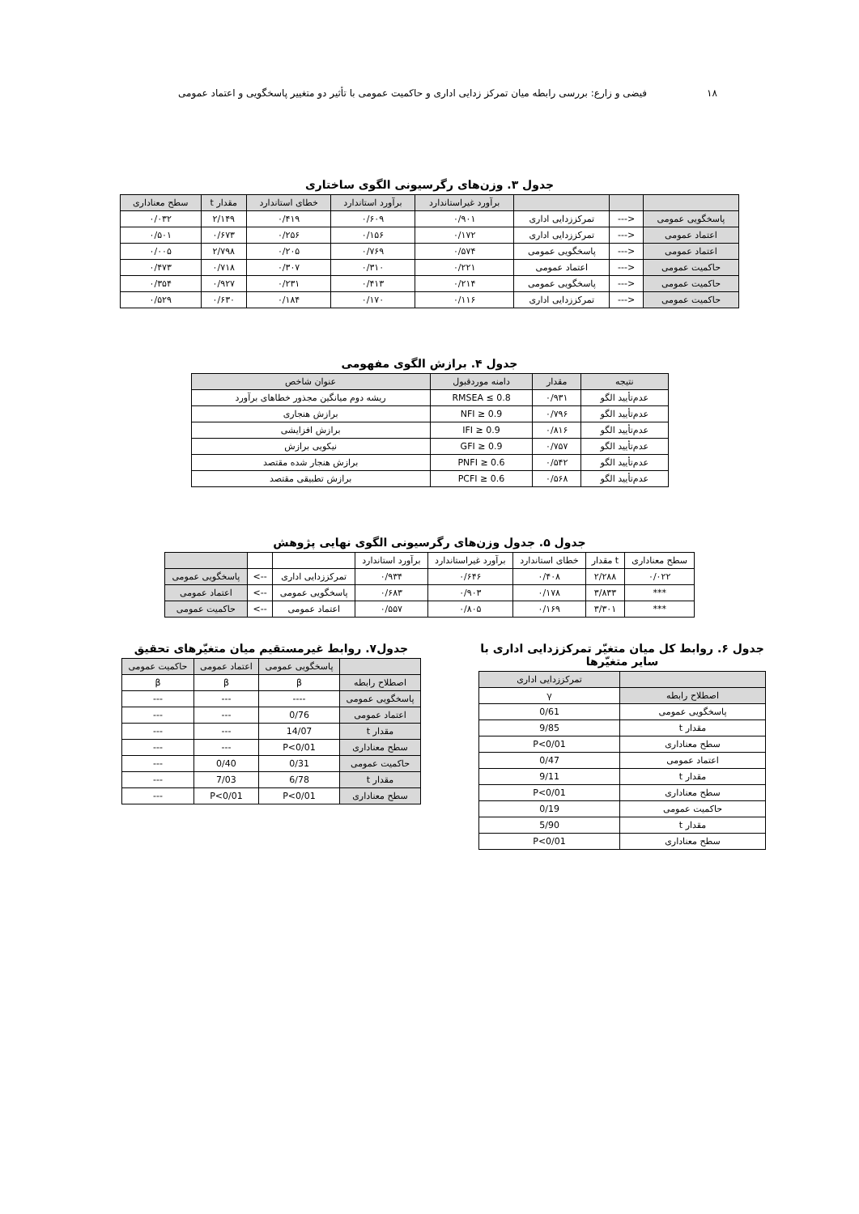۱۸ فیضی و زارع: بررسی رابطه میان تمرکز زدایی اداری و حاکمیت عمومی با تأثیر دو متغییر پاسخگویی و اعتماد عمومی
جدول ۳. وزن‌های رگرسیونی الگوی ساختاری
| | | | برآورد غیراستاندارد | برآورد استاندارد | خطای استاندارد | مقدار t | سطح معناداری |
| --- | --- | --- | --- | --- | --- | --- | --- |
| پاسخگویی عمومی | <--- | تمرکززدایی اداری | ۰/۹۰۱ | ۰/۶۰۹ | ۰/۴۱۹ | ۲/۱۴۹ | ۰/۰۳۲ |
| اعتماد عمومی | <--- | تمرکززدایی اداری | ۰/۱۷۲ | ۰/۱۵۶ | ۰/۲۵۶ | ۰/۶۷۳ | ۰/۵۰۱ |
| اعتماد عمومی | <--- | پاسخگویی عمومی | ۰/۵۷۴ | ۰/۷۶۹ | ۰/۲۰۵ | ۲/۷۹۸ | ۰/۰۰۵ |
| حاکمیت عمومی | <--- | اعتماد عمومی | ۰/۲۲۱ | ۰/۳۱۰ | ۰/۳۰۷ | ۰/۷۱۸ | ۰/۴۷۳ |
| حاکمیت عمومی | <--- | پاسخگویی عمومی | ۰/۲۱۴ | ۰/۴۱۳ | ۰/۲۳۱ | ۰/۹۲۷ | ۰/۳۵۴ |
| حاکمیت عمومی | <--- | تمرکززدایی اداری | ۰/۱۱۶ | ۰/۱۷۰ | ۰/۱۸۴ | ۰/۶۳۰ | ۰/۵۲۹ |
جدول ۴. برازش الگوی مفهومی
| نتیجه | مقدار | دامنه موردقبول | عنوان شاخص |
| --- | --- | --- | --- |
| عدم‌تأیید الگو | ۰/۹۳۱ | RMSEA ≤ 0.8 | ریشه دوم میانگین مجذور خطاهای برآورد |
| عدم‌تأیید الگو | ۰/۷۹۶ | NFI ≥ 0.9 | برازش هنجاری |
| عدم‌تأیید الگو | ۰/۸۱۶ | IFI ≥ 0.9 | برازش افزایشی |
| عدم‌تأیید الگو | ۰/۷۵۷ | GFI ≥ 0.9 | نیکویی برازش |
| عدم‌تأیید الگو | ۰/۵۴۲ | PNFI ≥ 0.6 | برازش هنجار شده مقتصد |
| عدم‌تأیید الگو | ۰/۵۶۸ | PCFI ≥ 0.6 | برازش تطبیقی مقتصد |
جدول ۵. جدول وزن‌های رگرسیونی الگوی نهایی پژوهش
| | | | برآورد استاندارد | برآورد غیراستاندارد | خطای استاندارد | مقدار t | سطح معناداری |
| --- | --- | --- | --- | --- | --- | --- | --- |
| پاسخگویی عمومی | <-- | تمرکززدایی اداری | ۰/۹۳۴ | ۰/۶۴۶ | ۰/۴۰۸ | ۲/۲۸۸ | ۰/۰۲۲ |
| اعتماد عمومی | <-- | پاسخگویی عمومی | ۰/۶۸۳ | ۰/۹۰۳ | ۰/۱۷۸ | ۳/۸۳۳ | *** |
| حاکمیت عمومی | <-- | اعتماد عمومی | ۰/۵۵۷ | ۰/۸۰۵ | ۰/۱۶۹ | ۳/۳۰۱ | *** |
جدول ۶. روابط کل میان متغیّر تمرکززدایی اداری با سایر متغیّرها
| | تمرکززدایی اداری |
| --- | --- |
| اصطلاح رابطه | γ |
| پاسخگویی عمومی | 0/61 |
| مقدار t | 9/85 |
| سطح معناداری | P<0/01 |
| اعتماد عمومی | 0/47 |
| مقدار t | 9/11 |
| سطح معناداری | P<0/01 |
| حاکمیت عمومی | 0/19 |
| مقدار t | 5/90 |
| سطح معناداری | P<0/01 |
جدول۷. روابط غیرمستقیم میان متغیّرهای تحقیق
| | پاسخگویی عمومی | اعتماد عمومی | حاکمیت عمومی |
| --- | --- | --- | --- |
| اصطلاح رابطه | β | β | β |
| پاسخگویی عمومی | ---- | --- | --- |
| اعتماد عمومی | 0/76 | --- | --- |
| مقدار t | 14/07 | --- | --- |
| سطح معناداری | P<0/01 | --- | --- |
| حاکمیت عمومی | 0/31 | 0/40 | --- |
| مقدار t | 6/78 | 7/03 | --- |
| سطح معناداری | P<0/01 | P<0/01 | --- |